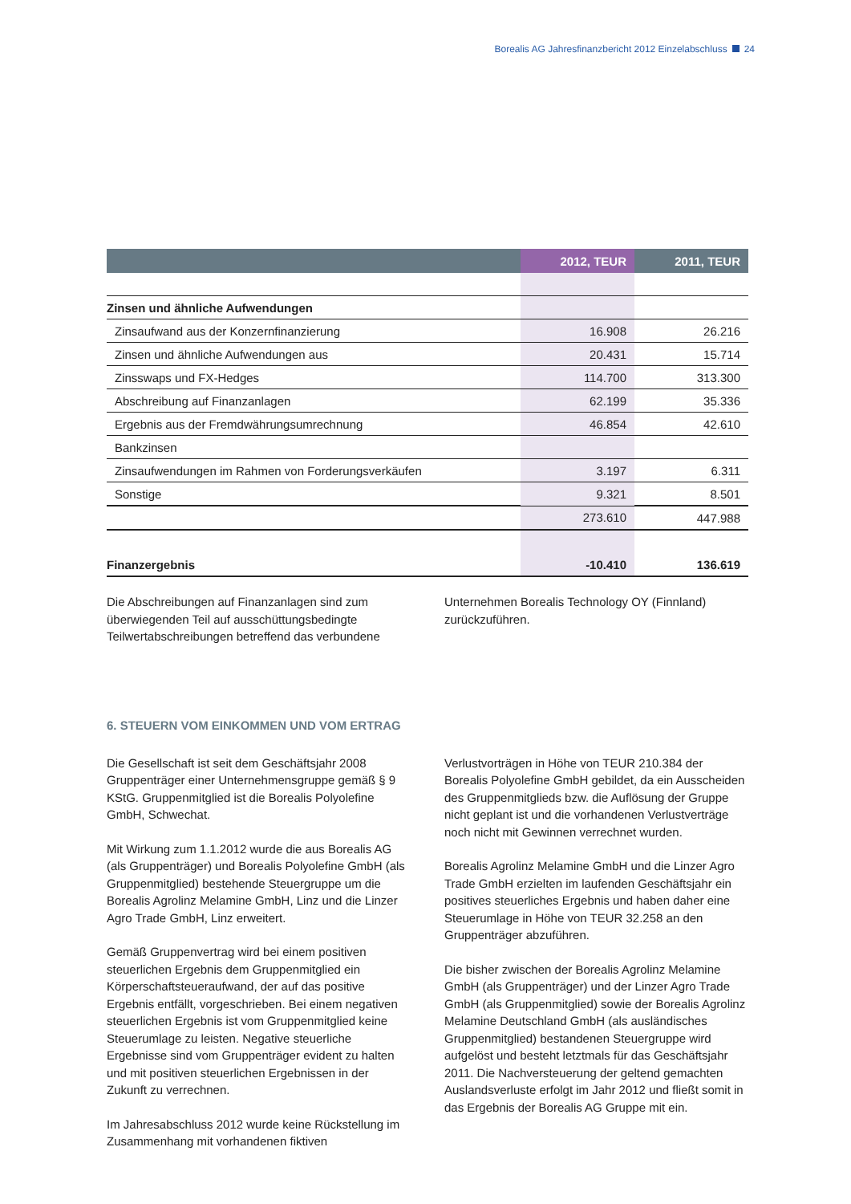Borealis AG Jahresfinanzbericht 2012 Einzelabschluss 24
| | 2012, TEUR | 2011, TEUR |
| --- | --- | --- |
| Zinsen und ähnliche Aufwendungen | | |
| Zinsaufwand aus der Konzernfinanzierung | 16.908 | 26.216 |
| Zinsen und ähnliche Aufwendungen aus | 20.431 | 15.714 |
| Zinsswaps und FX-Hedges | 114.700 | 313.300 |
| Abschreibung auf Finanzanlagen | 62.199 | 35.336 |
| Ergebnis aus der Fremdwährungsumrechnung | 46.854 | 42.610 |
| Bankzinsen | | |
| Zinsaufwendungen im Rahmen von Forderungsverkäufen | 3.197 | 6.311 |
| Sonstige | 9.321 | 8.501 |
| | 273.610 | 447.988 |
| Finanzergebnis | -10.410 | 136.619 |
Die Abschreibungen auf Finanzanlagen sind zum überwiegenden Teil auf ausschüttungsbedingte Teilwertabschreibungen betreffend das verbundene
Unternehmen Borealis Technology OY (Finnland) zurückzuführen.
6. STEUERN VOM EINKOMMEN UND VOM ERTRAG
Die Gesellschaft ist seit dem Geschäftsjahr 2008 Gruppenträger einer Unternehmensgruppe gemäß § 9 KStG. Gruppenmitglied ist die Borealis Polyolefine GmbH, Schwechat.
Mit Wirkung zum 1.1.2012 wurde die aus Borealis AG (als Gruppenträger) und Borealis Polyolefine GmbH (als Gruppenmitglied) bestehende Steuergruppe um die Borealis Agrolinz Melamine GmbH, Linz und die Linzer Agro Trade GmbH, Linz erweitert.
Gemäß Gruppenvertrag wird bei einem positiven steuerlichen Ergebnis dem Gruppenmitglied ein Körperschaftsteueraufwand, der auf das positive Ergebnis entfällt, vorgeschrieben. Bei einem negativen steuerlichen Ergebnis ist vom Gruppenmitglied keine Steuerumlage zu leisten. Negative steuerliche Ergebnisse sind vom Gruppenträger evident zu halten und mit positiven steuerlichen Ergebnissen in der Zukunft zu verrechnen.
Im Jahresabschluss 2012 wurde keine Rückstellung im Zusammenhang mit vorhandenen fiktiven
Verlustvorträgen in Höhe von TEUR 210.384 der Borealis Polyolefine GmbH gebildet, da ein Ausscheiden des Gruppenmitglieds bzw. die Auflösung der Gruppe nicht geplant ist und die vorhandenen Verlustverträge noch nicht mit Gewinnen verrechnet wurden.
Borealis Agrolinz Melamine GmbH und die Linzer Agro Trade GmbH erzielten im laufenden Geschäftsjahr ein positives steuerliches Ergebnis und haben daher eine Steuerumlage in Höhe von TEUR 32.258 an den Gruppenträger abzuführen.
Die bisher zwischen der Borealis Agrolinz Melamine GmbH (als Gruppenträger) und der Linzer Agro Trade GmbH (als Gruppenmitglied) sowie der Borealis Agrolinz Melamine Deutschland GmbH (als ausländisches Gruppenmitglied) bestandenen Steuergruppe wird aufgelöst und besteht letztmals für das Geschäftsjahr 2011. Die Nachversteuerung der geltend gemachten Auslandsverluste erfolgt im Jahr 2012 und fließt somit in das Ergebnis der Borealis AG Gruppe mit ein.